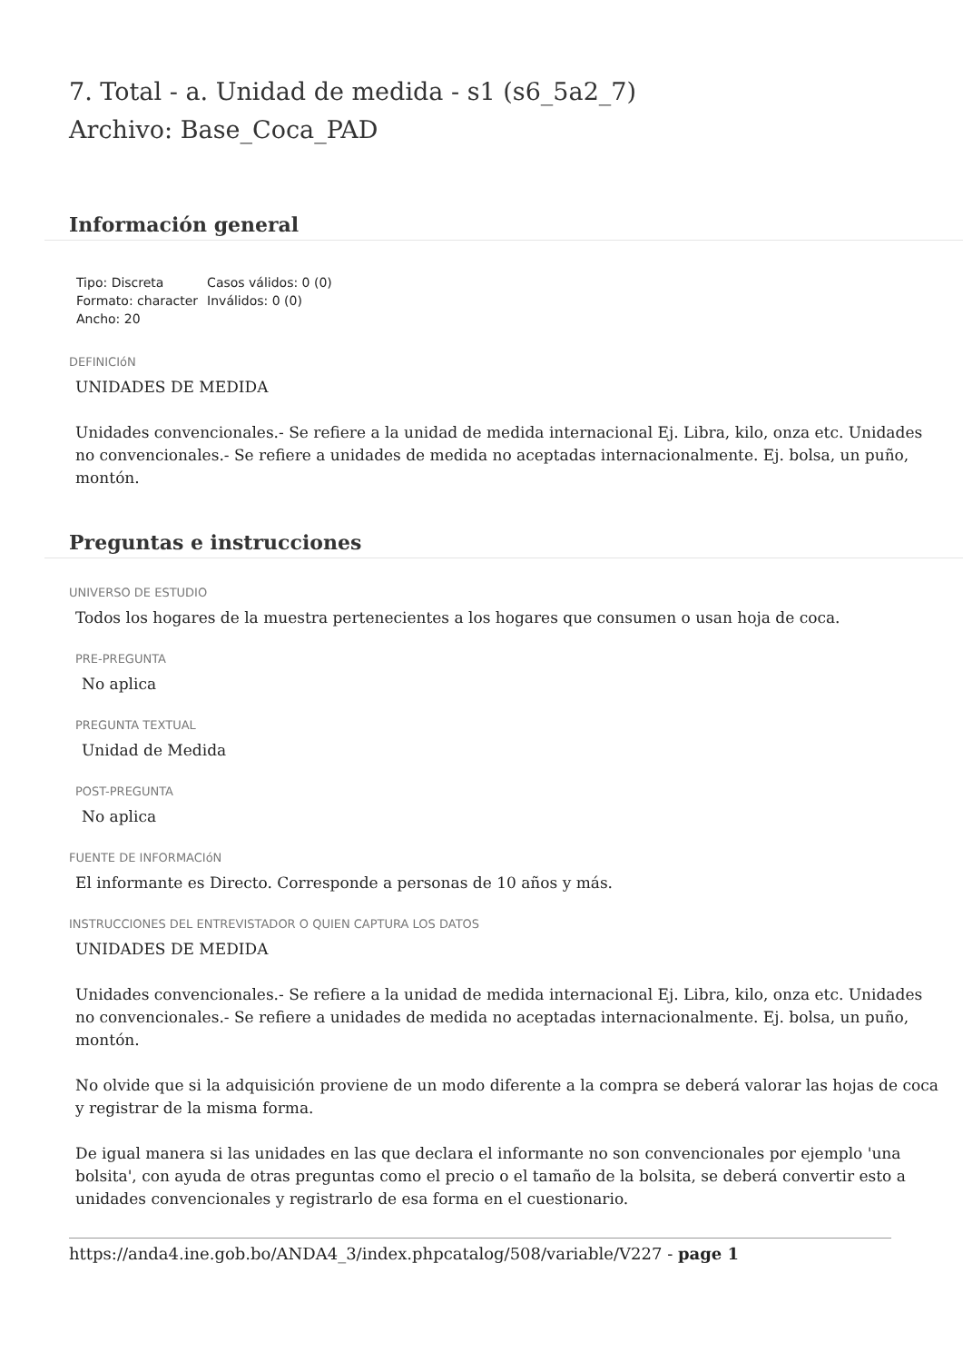7. Total - a. Unidad de medida - s1 (s6_5a2_7)
Archivo: Base_Coca_PAD
Información general
Tipo: Discreta
Formato: character
Ancho: 20
Casos válidos: 0 (0)
Inválidos: 0 (0)
DEFINICIóN
UNIDADES DE MEDIDA
Unidades convencionales.- Se refiere a la unidad de medida internacional Ej. Libra, kilo, onza etc. Unidades no convencionales.- Se refiere a unidades de medida no aceptadas internacionalmente. Ej. bolsa, un puño, montón.
Preguntas e instrucciones
UNIVERSO DE ESTUDIO
Todos los hogares de la muestra pertenecientes a los hogares que consumen o usan hoja de coca.
PRE-PREGUNTA
No aplica
PREGUNTA TEXTUAL
Unidad de Medida
POST-PREGUNTA
No aplica
FUENTE DE INFORMACIóN
El informante es Directo. Corresponde a personas de 10 años y más.
INSTRUCCIONES DEL ENTREVISTADOR O QUIEN CAPTURA LOS DATOS
UNIDADES DE MEDIDA
Unidades convencionales.- Se refiere a la unidad de medida internacional Ej. Libra, kilo, onza etc. Unidades no convencionales.- Se refiere a unidades de medida no aceptadas internacionalmente. Ej. bolsa, un puño, montón.
No olvide que si la adquisición proviene de un modo diferente a la compra se deberá valorar las hojas de coca y registrar de la misma forma.
De igual manera si las unidades en las que declara el informante no son convencionales por ejemplo 'una bolsita', con ayuda de otras preguntas como el precio o el tamaño de la bolsita, se deberá convertir esto a unidades convencionales y registrarlo de esa forma en el cuestionario.
https://anda4.ine.gob.bo/ANDA4_3/index.phpcatalog/508/variable/V227 - page 1